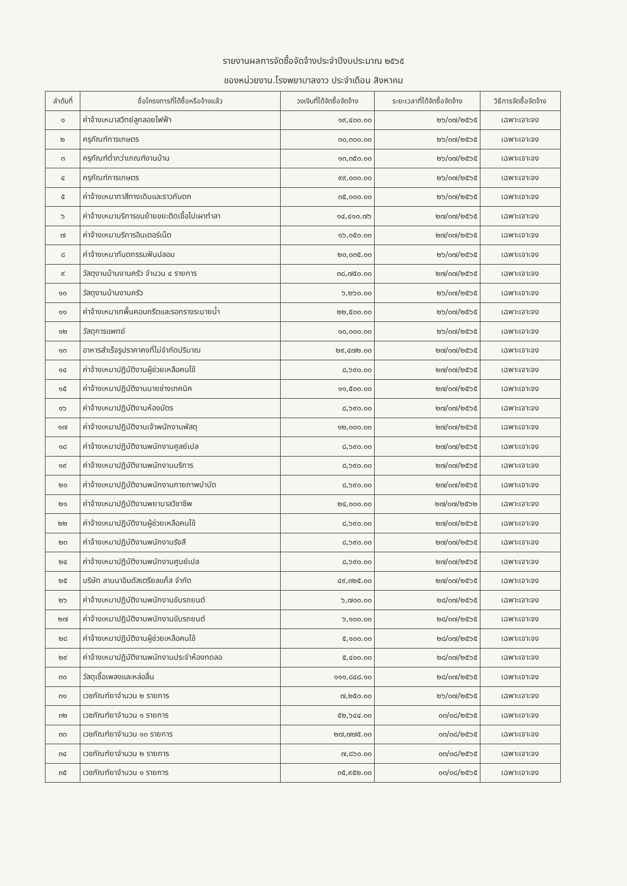รายงานผลการจัดซื้อจัดจ้างประจำปีงบประมาณ ๒๕๖๕
ของหน่วยงาน.โรงพยาบาลงาว ประจำเดือน สิงหาคม
| ลำดับที่ | ชื่อโครงการที่ได้ซื้อหรือจ้างแล้ว | วงเงินที่ได้จัดซื้อจัดจ้าง | ระยะเวลาที่ได้จัดซื้อจัดจ้าง | วิธีการจัดซื้อจัดจ้าง |
| --- | --- | --- | --- | --- |
| ๑ | ค่าจ้างเหมาสวิทย์ลูกลอยไฟฟ้า | ๑๙,๔๐๐.๐๐ | ๒๖/๐๗/๒๕๖๕ | เฉพาะเจาะจง |
| ๒ | ครุภัณฑ์การเกษตร | ๓๐,๓๐๐.๐๐ | ๒๖/๐๗/๒๕๖๕ | เฉพาะเจาะจง |
| ๓ | ครุภัณฑ์ต่ำกว่าเกณฑ์งานบ้าน | ๑๓,๓๕๐.๐๐ | ๒๖/๐๗/๒๕๖๕ | เฉพาะเจาะจง |
| ๔ | ครุภัณฑ์การเกษตร | ๙๙,๐๐๐.๐๐ | ๒๖/๐๗/๒๕๖๕ | เฉพาะเจาะจง |
| ๕ | ค่าจ้างเหมาทาสีทางเดินและราวกันตก | ๓๕,๐๐๐.๐๐ | ๒๖/๐๗/๒๕๖๕ | เฉพาะเจาะจง |
| ๖ | ค่าจ้างเหมาบริการขนย้ายขยะติดเชื้อไปเผาทำลา | ๑๔,๔๑๐.๗๖ | ๒๗/๐๗/๒๕๖๕ | เฉพาะเจาะจง |
| ๗ | ค่าจ้างเหมาบริการอินเตอร์เน็ต | ๑๖,๐๕๐.๐๐ | ๒๗/๐๗/๒๕๖๕ | เฉพาะเจาะจง |
| ๘ | ค่าจ้างเหมาทันตกรรมฟันปลอม | ๒๐,๐๓๕.๐๐ | ๒๖/๐๗/๒๕๖๕ | เฉพาะเจาะจง |
| ๙ | วัสดุงานบ้านงานครัว จำนวน ๔ รายการ | ๓๘,๗๕๐.๐๐ | ๒๗/๐๗/๒๕๖๕ | เฉพาะเจาะจง |
| ๑๐ | วัสดุงานบ้านงานครัว | ๖,๒๖๐.๐๐ | ๒๖/๐๗/๒๕๖๕ | เฉพาะเจาะจง |
| ๑๑ | ค่าจ้างเหมาเทพื้นคอนกรีตและรอกรางระบายน้ำ | ๒๒,๕๐๐.๐๐ | ๒๖/๐๗/๒๕๖๕ | เฉพาะเจาะจง |
| ๑๒ | วัสดุการแพทย์ | ๑๐,๐๐๐.๐๐ | ๒๖/๐๗/๒๕๖๕ | เฉพาะเจาะจง |
| ๑๓ | อาหารสำเร็จรูปราคาคงที่ไม่จำกัดปริมาณ | ๒๙,๔๗๒.๐๐ | ๒๗/๐๗/๒๕๖๕ | เฉพาะเจาะจง |
| ๑๔ | ค่าจ้างเหมาปฏิบัติงานผู้ช่วยเหลือคนไข้ | ๘,๖๙๐.๐๐ | ๒๗/๐๗/๒๕๖๕ | เฉพาะเจาะจง |
| ๑๕ | ค่าจ้างเหมาปฏิบัติงานนายช่างเทคนิค | ๑๑,๕๐๐.๐๐ | ๒๗/๐๗/๒๕๖๕ | เฉพาะเจาะจง |
| ๑๖ | ค่าจ้างเหมาปฏิบัติงานห้องบัตร | ๘,๖๙๐.๐๐ | ๒๗/๐๗/๒๕๖๕ | เฉพาะเจาะจง |
| ๑๗ | ค่าจ้างเหมาปฏิบัติงานเจ้าพนักงานพัสดุ | ๑๒,๐๐๐.๐๐ | ๒๗/๐๗/๒๕๖๕ | เฉพาะเจาะจง |
| ๑๘ | ค่าจ้างเหมาปฏิบัติงานพนักงานศูลย์เปล | ๘,๖๙๐.๐๐ | ๒๗/๐๗/๒๕๖๕ | เฉพาะเจาะจง |
| ๑๙ | ค่าจ้างเหมาปฏิบัติงานพนักงานบริการ | ๘,๖๙๐.๐๐ | ๒๗/๐๗/๒๕๖๕ | เฉพาะเจาะจง |
| ๒๐ | ค่าจ้างเหมาปฏิบัติงานพนักงานกายภาพบำบัด | ๘,๖๙๐.๐๐ | ๒๗/๐๗/๒๕๖๕ | เฉพาะเจาะจง |
| ๒๑ | ค่าจ้างเหมาปฏิบัติงานพยาบาลวิชาชีพ | ๒๔,๐๐๐.๐๐ | ๒๗/๐๗/๒๕๖๒ | เฉพาะเจาะจง |
| ๒๒ | ค่าจ้างเหมาปฏิบัติงานผู้ช่วยเหลือคนไข้ | ๘,๖๙๐.๐๐ | ๒๗/๐๗/๒๕๖๕ | เฉพาะเจาะจง |
| ๒๓ | ค่าจ้างเหมาปฏิบัติงานพนักงานรังสี | ๘,๖๙๐.๐๐ | ๒๗/๐๗/๒๕๖๕ | เฉพาะเจาะจง |
| ๒๔ | ค่าจ้างเหมาปฏิบัติงานพนักงานศูนย์เปล | ๘,๖๙๐.๐๐ | ๒๗/๐๗/๒๕๖๕ | เฉพาะเจาะจง |
| ๒๕ | บริษัท ลานนาอินดัสเตรียลแก๊ส จำกัด | ๔๙,๓๒๕.๐๐ | ๒๗/๐๗/๒๕๖๕ | เฉพาะเจาะจง |
| ๒๖ | ค่าจ้างเหมาปฏิบัติงานพนักงานขับรถยนต์ | ๖,๗๐๐.๐๐ | ๒๘/๐๗/๒๕๖๕ | เฉพาะเจาะจง |
| ๒๗ | ค่าจ้างเหมาปฏิบัติงานพนักงานขับรถยนต์ | ๖,๑๐๐.๐๐ | ๒๘/๐๗/๒๕๖๕ | เฉพาะเจาะจง |
| ๒๘ | ค่าจ้างเหมาปฏิบัติงานผู้ช่วยเหลือคนไข้ | ๕,๑๐๐.๐๐ | ๒๘/๐๗/๒๕๖๕ | เฉพาะเจาะจง |
| ๒๙ | ค่าจ้างเหมาปฏิบัติงานพนักงานประจำห้องทดลอ | ๕,๔๐๐.๐๐ | ๒๘/๐๗/๒๕๖๕ | เฉพาะเจาะจง |
| ๓๐ | วัสดุเชื้อเพลงและหล่อลื่น | ๑๑๑,๘๔๘.๑๐ | ๒๘/๐๗/๒๕๖๕ | เฉพาะเจาะจง |
| ๓๑ | เวชภัณฑ์ยาจำนวน ๒ รายการ | ๗,๒๕๐.๐๐ | ๒๖/๐๗/๒๕๖๕ | เฉพาะเจาะจง |
| ๓๒ | เวชภัณฑ์ยาจำนวน ๑ รายการ | ๕๒,๖๔๔.๐๐ | ๐๓/๐๘/๒๕๖๕ | เฉพาะเจาะจง |
| ๓๓ | เวชภัณฑ์ยาจำนวน ๑๐ รายการ | ๒๗,๗๗๕.๐๐ | ๐๓/๐๘/๒๕๖๕ | เฉพาะเจาะจง |
| ๓๔ | เวชภัณฑ์ยาจำนวน ๒ รายการ | ๗,๘๖๐.๐๐ | ๐๓/๐๘/๒๕๖๕ | เฉพาะเจาะจง |
| ๓๕ | เวชภัณฑ์ยาจำนวน ๑ รายการ | ๓๕,๙๕๒.๐๐ | ๐๓/๐๘/๒๕๖๕ | เฉพาะเจาะจง |